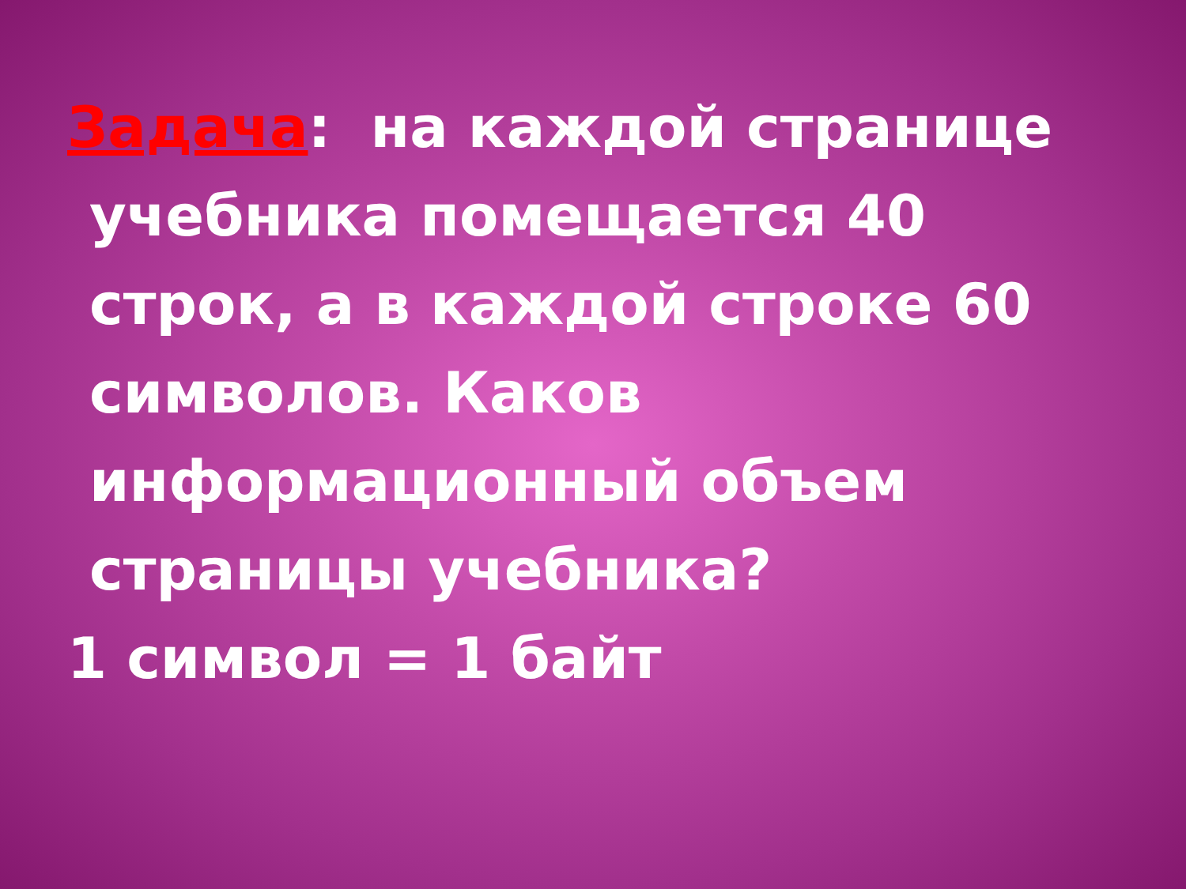Задача: на каждой странице учебника помещается 40 строк, а в каждой строке 60 символов. Каков информационный объем страницы учебника?
1 символ = 1 байт